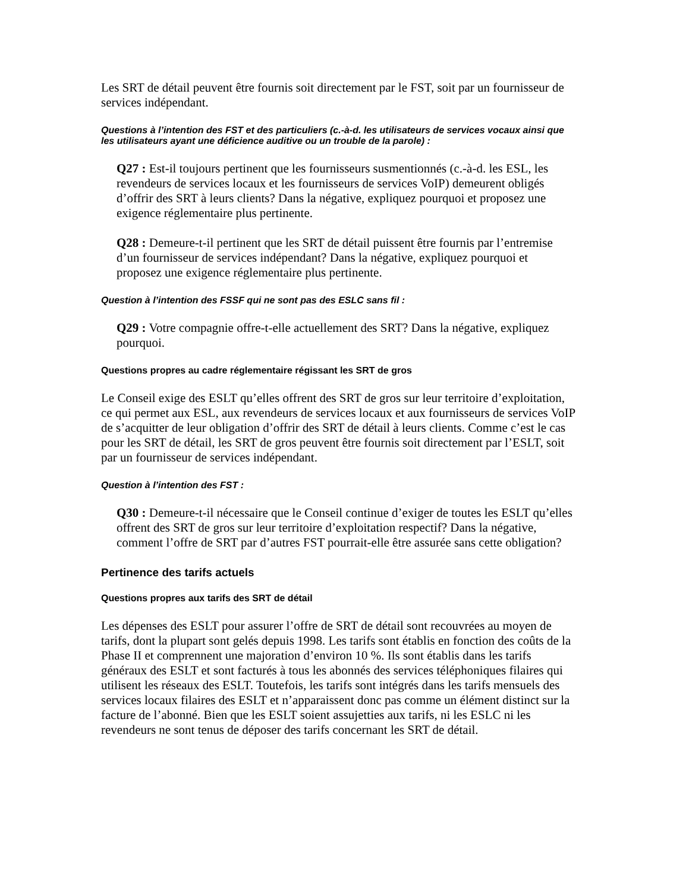Les SRT de détail peuvent être fournis soit directement par le FST, soit par un fournisseur de services indépendant.
Questions à l’intention des FST et des particuliers (c.-à-d. les utilisateurs de services vocaux ainsi que les utilisateurs ayant une déficience auditive ou un trouble de la parole) :
Q27 : Est-il toujours pertinent que les fournisseurs susmentionnés (c.-à-d. les ESL, les revendeurs de services locaux et les fournisseurs de services VoIP) demeurent obligés d’offrir des SRT à leurs clients? Dans la négative, expliquez pourquoi et proposez une exigence réglementaire plus pertinente.
Q28 : Demeure-t-il pertinent que les SRT de détail puissent être fournis par l’entremise d’un fournisseur de services indépendant? Dans la négative, expliquez pourquoi et proposez une exigence réglementaire plus pertinente.
Question à l’intention des FSSF qui ne sont pas des ESLC sans fil :
Q29 : Votre compagnie offre-t-elle actuellement des SRT? Dans la négative, expliquez pourquoi.
Questions propres au cadre réglementaire régissant les SRT de gros
Le Conseil exige des ESLT qu’elles offrent des SRT de gros sur leur territoire d’exploitation, ce qui permet aux ESL, aux revendeurs de services locaux et aux fournisseurs de services VoIP de s’acquitter de leur obligation d’offrir des SRT de détail à leurs clients. Comme c’est le cas pour les SRT de détail, les SRT de gros peuvent être fournis soit directement par l’ESLT, soit par un fournisseur de services indépendant.
Question à l’intention des FST :
Q30 : Demeure-t-il nécessaire que le Conseil continue d’exiger de toutes les ESLT qu’elles offrent des SRT de gros sur leur territoire d’exploitation respectif? Dans la négative, comment l’offre de SRT par d’autres FST pourrait-elle être assurée sans cette obligation?
Pertinence des tarifs actuels
Questions propres aux tarifs des SRT de détail
Les dépenses des ESLT pour assurer l’offre de SRT de détail sont recouvrées au moyen de tarifs, dont la plupart sont gelés depuis 1998. Les tarifs sont établis en fonction des coûts de la Phase II et comprennent une majoration d’environ 10 %. Ils sont établis dans les tarifs généraux des ESLT et sont facturés à tous les abonnés des services téléphoniques filaires qui utilisent les réseaux des ESLT. Toutefois, les tarifs sont intégrés dans les tarifs mensuels des services locaux filaires des ESLT et n’apparaissent donc pas comme un élément distinct sur la facture de l’abonné. Bien que les ESLT soient assujetties aux tarifs, ni les ESLC ni les revendeurs ne sont tenus de déposer des tarifs concernant les SRT de détail.